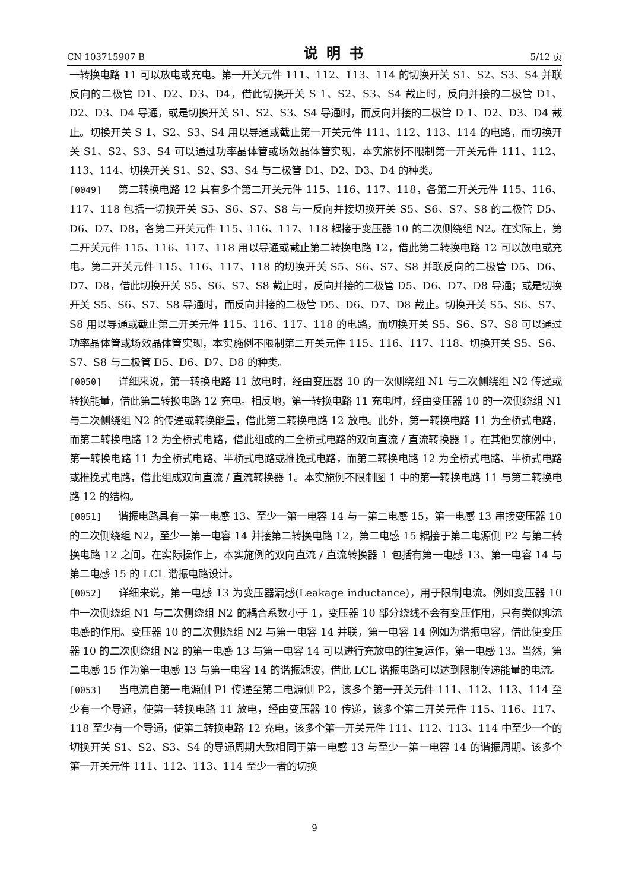CN 103715907 B 说明书 5/12 页
一转换电路 11 可以放电或充电。第一开关元件 111、112、113、114 的切换开关 S1、S2、S3、S4 并联反向的二极管 D1、D2、D3、D4，借此切换开关 S 1、S2、S3、S4 截止时，反向并接的二极管 D1、D2、D3、D4 导通，或是切换开关 S1、S2、S3、S4 导通时，而反向并接的二极管 D 1、D2、D3、D4 截止。切换开关 S 1、S2、S3、S4 用以导通或截止第一开关元件 111、112、113、114 的电路，而切换开关 S1、S2、S3、S4 可以通过功率晶体管或场效晶体管实现，本实施例不限制第一开关元件 111、112、113、114、切换开关 S1、S2、S3、S4 与二极管 D1、D2、D3、D4 的种类。
[0049] 第二转换电路 12 具有多个第二开关元件 115、116、117、118，各第二开关元件 115、116、117、118 包括一切换开关 S5、S6、S7、S8 与一反向并接切换开关 S5、S6、S7、S8 的二极管 D5、D6、D7、D8，各第二开关元件 115、116、117、118 耦接于变压器 10 的二次侧绕组 N2。在实际上，第二开关元件 115、116、117、118 用以导通或截止第二转换电路 12，借此第二转换电路 12 可以放电或充电。第二开关元件 115、116、117、118 的切换开关 S5、S6、S7、S8 并联反向的二极管 D5、D6、D7、D8，借此切换开关 S5、S6、S7、S8 截止时，反向并接的二极管 D5、D6、D7、D8 导通；或是切换开关 S5、S6、S7、S8 导通时，而反向并接的二极管 D5、D6、D7、D8 截止。切换开关 S5、S6、S7、S8 用以导通或截止第二开关元件 115、116、117、118 的电路，而切换开关 S5、S6、S7、S8 可以通过功率晶体管或场效晶体管实现，本实施例不限制第二开关元件 115、116、117、118、切换开关 S5、S6、S7、S8 与二极管 D5、D6、D7、D8 的种类。
[0050] 详细来说，第一转换电路 11 放电时，经由变压器 10 的一次侧绕组 N1 与二次侧绕组 N2 传递或转换能量，借此第二转换电路 12 充电。相反地，第一转换电路 11 充电时，经由变压器 10 的一次侧绕组 N1 与二次侧绕组 N2 的传递或转换能量，借此第二转换电路 12 放电。此外，第一转换电路 11 为全桥式电路，而第二转换电路 12 为全桥式电路，借此组成的二全桥式电路的双向直流 / 直流转换器 1。在其他实施例中，第一转换电路 11 为全桥式电路、半桥式电路或推挽式电路，而第二转换电路 12 为全桥式电路、半桥式电路或推挽式电路，借此组成双向直流 / 直流转换器 1。本实施例不限制图 1 中的第一转换电路 11 与第二转换电路 12 的结构。
[0051] 谐振电路具有一第一电感 13、至少一第一电容 14 与一第二电感 15，第一电感 13 串接变压器 10 的二次侧绕组 N2，至少一第一电容 14 并接第二转换电路 12，第二电感 15 耦接于第二电源侧 P2 与第二转换电路 12 之间。在实际操作上，本实施例的双向直流 / 直流转换器 1 包括有第一电感 13、第一电容 14 与第二电感 15 的 LCL 谐振电路设计。
[0052] 详细来说，第一电感 13 为变压器漏感(Leakage inductance)，用于限制电流。例如变压器 10 中一次侧绕组 N1 与二次侧绕组 N2 的耦合系数小于 1，变压器 10 部分绕线不会有变压作用，只有类似抑流电感的作用。变压器 10 的二次侧绕组 N2 与第一电容 14 并联，第一电容 14 例如为谐振电容，借此使变压器 10 的二次侧绕组 N2 的第一电感 13 与第一电容 14 可以进行充放电的往复运作，第一电感 13。当然，第二电感 15 作为第一电感 13 与第一电容 14 的谐振滤波，借此 LCL 谐振电路可以达到限制传递能量的电流。
[0053] 当电流自第一电源侧 P1 传递至第二电源侧 P2，该多个第一开关元件 111、112、113、114 至少有一个导通，使第一转换电路 11 放电，经由变压器 10 传递，该多个第二开关元件 115、116、117、118 至少有一个导通，使第二转换电路 12 充电，该多个第一开关元件 111、112、113、114 中至少一个的切换开关 S1、S2、S3、S4 的导通周期大致相同于第一电感 13 与至少一第一电容 14 的谐振周期。该多个第一开关元件 111、112、113、114 至少一者的切换
9